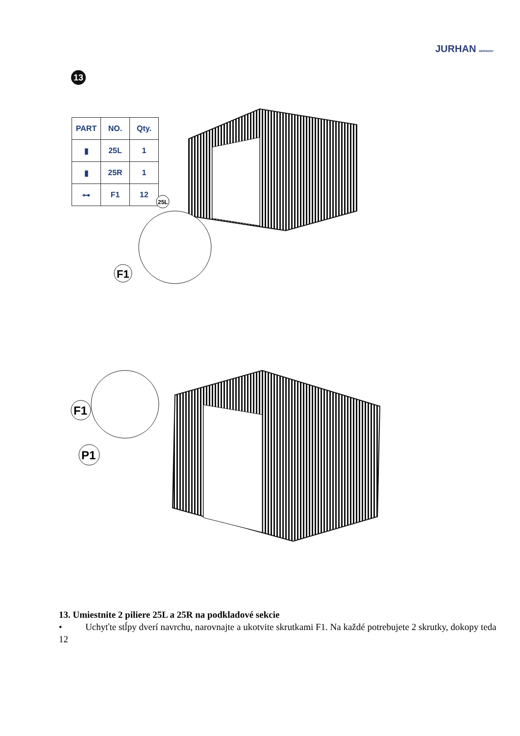JURHAN GERMANY
13
| PART | NO. | Qty. |
| --- | --- | --- |
| ▮ | 25L | 1 |
| ▮ | 25R | 1 |
| ⊶ | F1 | 12 |
25L
F1
F1
P1
13. Umiestnite 2 piliere 25L a 25R na podkladové sekcie
• Uchyťte stĺpy dverí navrchu, narovnajte a ukotvite skrutkami F1. Na každé potrebujete 2 skrutky, dokopy teda 12